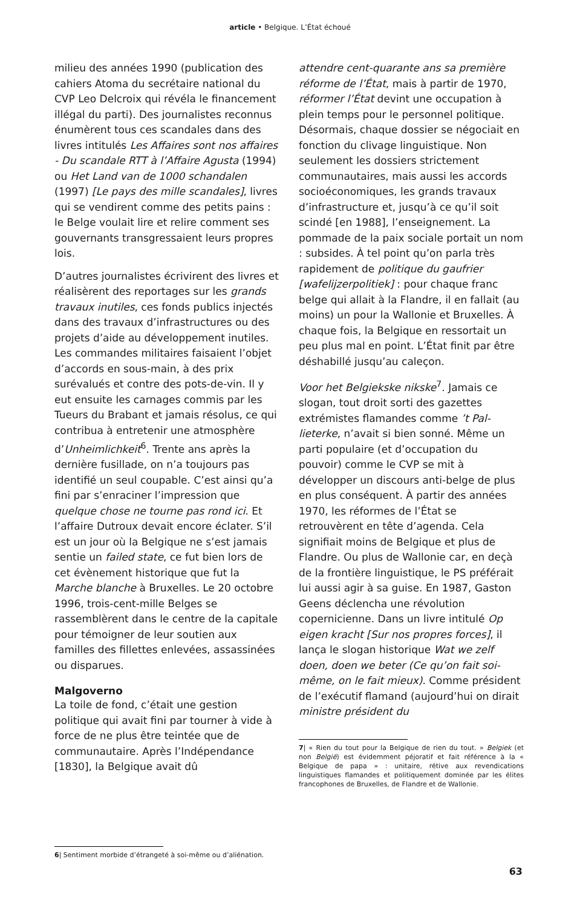article • Belgique. L’État échoué
milieu des années 1990 (publication des cahiers Atoma du secrétaire national du CVP Leo Delcroix qui révéla le finance­ment illégal du parti). Des journalistes reconnus énumèrent tous ces scandales dans des livres intitulés Les Affaires sont nos affaires - Du scandale RTT à l’Affaire Agusta (1994) ou Het Land van de 1000 schandalen (1997) [Le pays des mille scandales], livres qui se vendirent comme des petits pains : le Belge voulait lire et relire comment ses gouvernants transgressaient leurs propres lois.
D’autres journalistes écrivirent des livres et réalisèrent des reportages sur les grands travaux inutiles, ces fonds publics injectés dans des travaux d’infrastruc­tures ou des projets d’aide au développe­ment inutiles. Les commandes militaires faisaient l’objet d’accords en sous-main, à des prix surévalués et contre des pots-de-vin. Il y eut ensuite les carnages commis par les Tueurs du Brabant et jamais résolus, ce qui contribua à entre­tenir une atmosphère d’Unheimlichkeit<sup>6</sup>. Trente ans après la dernière fusillade, on n’a toujours pas identifié un seul cou­pable. C’est ainsi qu’a fini par s’enraciner l’impression que quelque chose ne tourne pas rond ici. Et l’affaire Dutroux devait encore éclater. S’il est un jour où la Belgique ne s’est jamais sentie un failed state, ce fut bien lors de cet évènement historique que fut la Marche blanche à Bruxelles. Le 20 octobre 1996, trois-cent-mille Belges se rassemblèrent dans le centre de la capitale pour témoigner de leur soutien aux familles des fillettes enlevées, assassinées ou disparues.
Malgoverno
La toile de fond, c’était une gestion politique qui avait fini par tourner à vide à force de ne plus être teintée que de communautaire. Après l’Indé­pendance [1830], la Belgique avait dû
6| Sentiment morbide d’étrangeté à soi-même ou d’aliénation.
attendre cent-quarante ans sa première réforme de l’État, mais à partir de 1970, réformer l’État devint une occupa­tion à plein temps pour le personnel politique. Désormais, chaque dossier se négociait en fonction du clivage lin­guistique. Non seulement les dossiers strictement communautaires, mais aussi les accords socioéconomiques, les grands travaux d’infrastructure et, jusqu’à ce qu’il soit scindé [en 1988], l’enseignement. La pommade de la paix sociale portait un nom : subsides. À tel point qu’on parla très rapidement de politique du gaufrier [wafelijzerpoli­tiek] : pour chaque franc belge qui allait à la Flandre, il en fallait (au moins) un pour la Wallonie et Bruxelles. À chaque fois, la Belgique en ressortait un peu plus mal en point. L’État finit par être déshabillé jusqu’au caleçon.
Voor het Belgiekske nikske<sup>7</sup>. Jamais ce slogan, tout droit sorti des gazettes extrémistes flamandes comme ’t Pal­lieterke, n’avait si bien sonné. Même un parti populaire (et d’occupation du pouvoir) comme le CVP se mit à développer un discours anti-belge de plus en plus conséquent. À partir des années 1970, les réformes de l’État se retrouvèrent en tête d’agenda. Cela signifiait moins de Belgique et plus de Flandre. Ou plus de Wallonie car, en deçà de la frontière linguistique, le PS préférait lui aussi agir à sa guise. En 1987, Gaston Geens déclencha une révolution copernicienne. Dans un livre intitulé Op eigen kracht [Sur nos propres forces], il lança le slogan historique Wat we zelf doen, doen we beter (Ce qu’on fait soi-même, on le fait mieux). Comme président de l’exécutif flamand (au­jourd’hui on dirait ministre président du
7| « Rien du tout pour la Belgique de rien du tout. » Belgiek (et non België) est évidemment péjoratif et fait référence à la « Belgique de papa » : unitaire, rétive aux revendications linguistiques flamandes et politiquement dominée par les élites francophones de Bruxelles, de Flandre et de Wallonie.
63